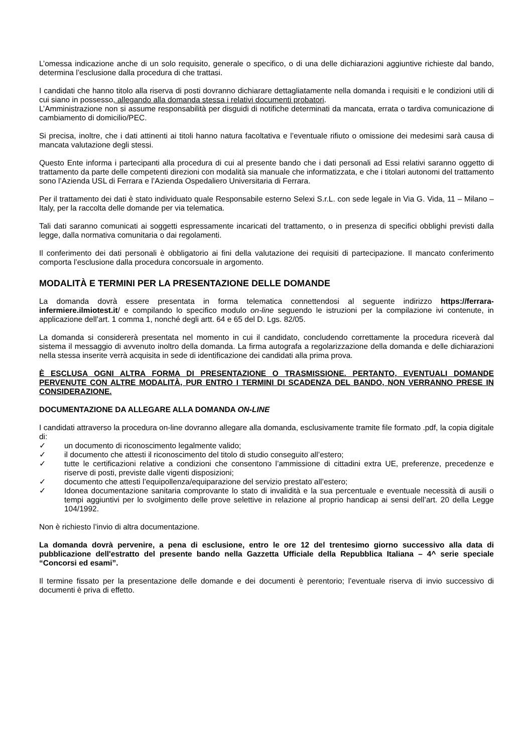L’omessa indicazione anche di un solo requisito, generale o specifico, o di una delle dichiarazioni aggiuntive richieste dal bando, determina l’esclusione dalla procedura di che trattasi.
I candidati che hanno titolo alla riserva di posti dovranno dichiarare dettagliatamente nella domanda i requisiti e le condizioni utili di cui siano in possesso, allegando alla domanda stessa i relativi documenti probatori.
L’Amministrazione non si assume responsabilità per disguidi di notifiche determinati da mancata, errata o tardiva comunicazione di cambiamento di domicilio/PEC.
Si precisa, inoltre, che i dati attinenti ai titoli hanno natura facoltativa e l’eventuale rifiuto o omissione dei medesimi sarà causa di mancata valutazione degli stessi.
Questo Ente informa i partecipanti alla procedura di cui al presente bando che i dati personali ad Essi relativi saranno oggetto di trattamento da parte delle competenti direzioni con modalità sia manuale che informatizzata, e che i titolari autonomi del trattamento sono l’Azienda USL di Ferrara e l’Azienda Ospedaliero Universitaria di Ferrara.
Per il trattamento dei dati è stato individuato quale Responsabile esterno Selexi S.r.L. con sede legale in Via G. Vida, 11 – Milano – Italy, per la raccolta delle domande per via telematica.
Tali dati saranno comunicati ai soggetti espressamente incaricati del trattamento, o in presenza di specifici obblighi previsti dalla legge, dalla normativa comunitaria o dai regolamenti.
Il conferimento dei dati personali è obbligatorio ai fini della valutazione dei requisiti di partecipazione. Il mancato conferimento comporta l’esclusione dalla procedura concorsuale in argomento.
MODALITÀ E TERMINI PER LA PRESENTAZIONE DELLE DOMANDE
La domanda dovrà essere presentata in forma telematica connettendosi al seguente indirizzo https://ferrara-infermiere.ilmiotest.it/ e compilando lo specifico modulo on-line seguendo le istruzioni per la compilazione ivi contenute, in applicazione dell’art. 1 comma 1, nonché degli artt. 64 e 65 del D. Lgs. 82/05.
La domanda si considererà presentata nel momento in cui il candidato, concludendo correttamente la procedura riceverà dal sistema il messaggio di avvenuto inoltro della domanda. La firma autografa a regolarizzazione della domanda e delle dichiarazioni nella stessa inserite verrà acquisita in sede di identificazione dei candidati alla prima prova.
È ESCLUSA OGNI ALTRA FORMA DI PRESENTAZIONE O TRASMISSIONE. PERTANTO, EVENTUALI DOMANDE PERVENUTE CON ALTRE MODALITÀ, PUR ENTRO I TERMINI DI SCADENZA DEL BANDO, NON VERRANNO PRESE IN CONSIDERAZIONE.
DOCUMENTAZIONE DA ALLEGARE ALLA DOMANDA ON-LINE
I candidati attraverso la procedura on-line dovranno allegare alla domanda, esclusivamente tramite file formato .pdf, la copia digitale di:
✓ un documento di riconoscimento legalmente valido;
✓ il documento che attesti il riconoscimento del titolo di studio conseguito all’estero;
✓ tutte le certificazioni relative a condizioni che consentono l’ammissione di cittadini extra UE, preferenze, precedenze e riserve di posti, previste dalle vigenti disposizioni;
✓ documento che attesti l’equipollenza/equiparazione del servizio prestato all’estero;
✓ Idonea documentazione sanitaria comprovante lo stato di invalidità e la sua percentuale e eventuale necessità di ausili o tempi aggiuntivi per lo svolgimento delle prove selettive in relazione al proprio handicap ai sensi dell’art. 20 della Legge 104/1992.
Non è richiesto l’invio di altra documentazione.
La domanda dovrà pervenire, a pena di esclusione, entro le ore 12 del trentesimo giorno successivo alla data di pubblicazione dell'estratto del presente bando nella Gazzetta Ufficiale della Repubblica Italiana – 4^ serie speciale “Concorsi ed esami”.
Il termine fissato per la presentazione delle domande e dei documenti è perentorio; l’eventuale riserva di invio successivo di documenti è priva di effetto.